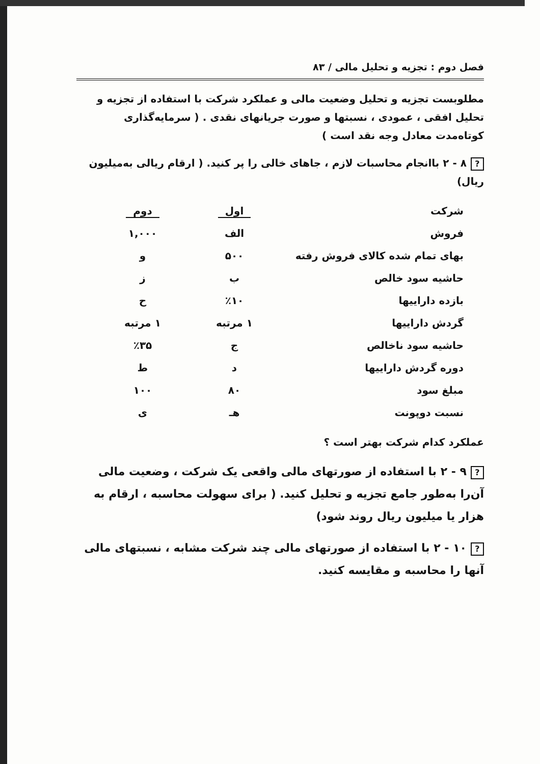فصل دوم : تجزیه و تحلیل مالی / ۸۳
مطلوبست تجزیه و تحلیل وضعیت مالی و عملکرد شرکت با استفاده از تجزیه و تحلیل افقی ، عمودی ، نسبتها و صورت جریانهای نقدی . ( سرمایه‌گذاری کوتاه‌مدت معادل وجه نقد است )
? ۸ - ۲ باانجام محاسبات لازم ، جاهای خالی را پر کنید. ( ارقام ریالی به‌میلیون ریال)
| شرکت | اول | دوم |
| فروش | الف | ۱,۰۰۰ |
| بهای تمام شده کالای فروش رفته | ۵۰۰ | و |
| حاشیه سود خالص | ب | ز |
| بازده داراییها | ٪۱۰ | ح |
| گردش داراییها | ۱ مرتبه | ۱ مرتبه |
| حاشیه سود ناخالص | ج | ٪۳۵ |
| دوره گردش داراییها | د | ط |
| مبلغ سود | ۸۰ | ۱۰۰ |
| نسبت دوپونت | هـ | ی |
عملکرد کدام شرکت بهتر است ؟
? ۹ - ۲ با استفاده از صورتهای مالی واقعی یک شرکت ، وضعیت مالی آن‌را به‌طور جامع تجزیه و تحلیل کنید. ( برای سهولت محاسبه ، ارقام به هزار یا میلیون ریال روند شود)
? ۱۰ - ۲ با استفاده از صورتهای مالی چند شرکت مشابه ، نسبتهای مالی آنها را محاسبه و مقایسه کنید.